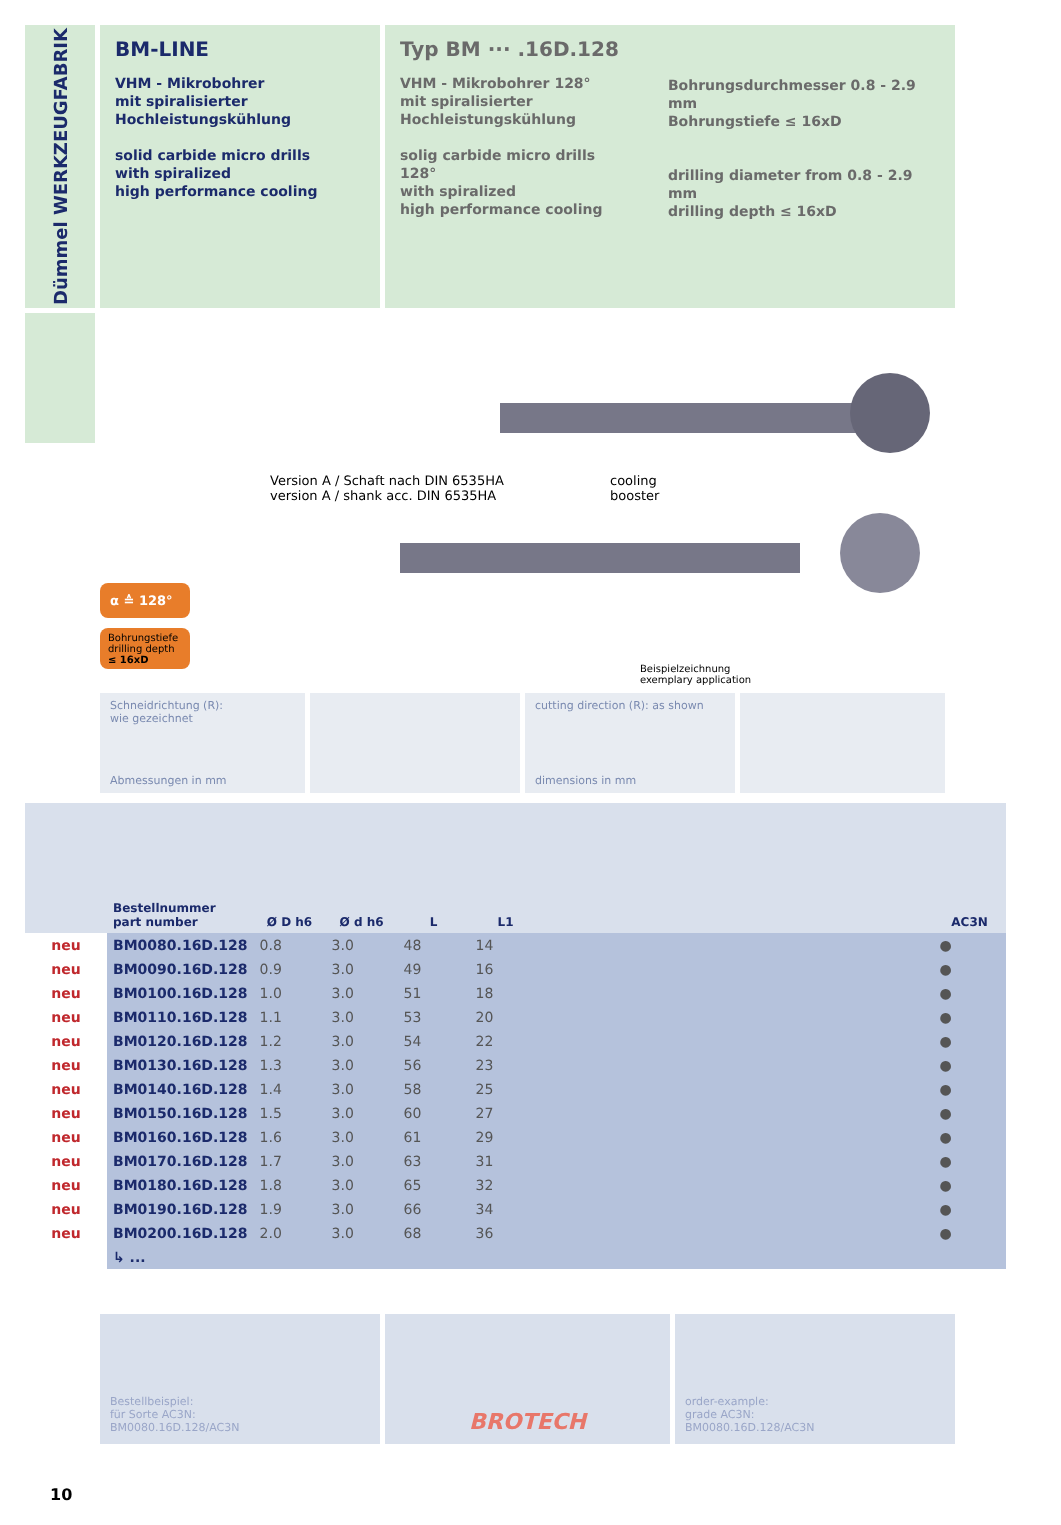Dümmel WERKZEUGFABRIK
BM-LINE
VHM - Mikrobohrer
mit spiralisierter
Hochleistungskühlung
solid carbide micro drills
with spiralized
high performance cooling
Typ BM ··· .16D.128
VHM - Mikrobohrer 128°
mit spiralisierter
Hochleistungskühlung
solig carbide micro drills 128°
with spiralized
high performance cooling
Bohrungsdurchmesser 0.8 - 2.9 mm
Bohrungstiefe ≤ 16xD
drilling diameter from 0.8 - 2.9 mm
drilling depth ≤ 16xD
α ≙ 128°
Bohrungstiefe
drilling depth
≤ 16xD
Version A / Schaft nach DIN 6535HA
version A / shank acc. DIN 6535HA
cooling
booster
Beispielzeichnung
exemplary application
Schneidrichtung (R):
wie gezeichnet
Abmessungen in mm
cutting direction (R): as shown
dimensions in mm
| | Bestellnummer part number | Ø D h6 | Ø d h6 | L | L1 | | AC3N |
| --- | --- | --- | --- | --- | --- | --- | --- |
| neu | BM0080.16D.128 | 0.8 | 3.0 | 48 | 14 | | ● |
| neu | BM0090.16D.128 | 0.9 | 3.0 | 49 | 16 | | ● |
| neu | BM0100.16D.128 | 1.0 | 3.0 | 51 | 18 | | ● |
| neu | BM0110.16D.128 | 1.1 | 3.0 | 53 | 20 | | ● |
| neu | BM0120.16D.128 | 1.2 | 3.0 | 54 | 22 | | ● |
| neu | BM0130.16D.128 | 1.3 | 3.0 | 56 | 23 | | ● |
| neu | BM0140.16D.128 | 1.4 | 3.0 | 58 | 25 | | ● |
| neu | BM0150.16D.128 | 1.5 | 3.0 | 60 | 27 | | ● |
| neu | BM0160.16D.128 | 1.6 | 3.0 | 61 | 29 | | ● |
| neu | BM0170.16D.128 | 1.7 | 3.0 | 63 | 31 | | ● |
| neu | BM0180.16D.128 | 1.8 | 3.0 | 65 | 32 | | ● |
| neu | BM0190.16D.128 | 1.9 | 3.0 | 66 | 34 | | ● |
| neu | BM0200.16D.128 | 2.0 | 3.0 | 68 | 36 | | ● |
| | ↳ ... | | | | | | |
Bestellbeispiel:
für Sorte AC3N:
BM0080.16D.128/AC3N
BROTECH
order-example:
grade AC3N:
BM0080.16D.128/AC3N
10